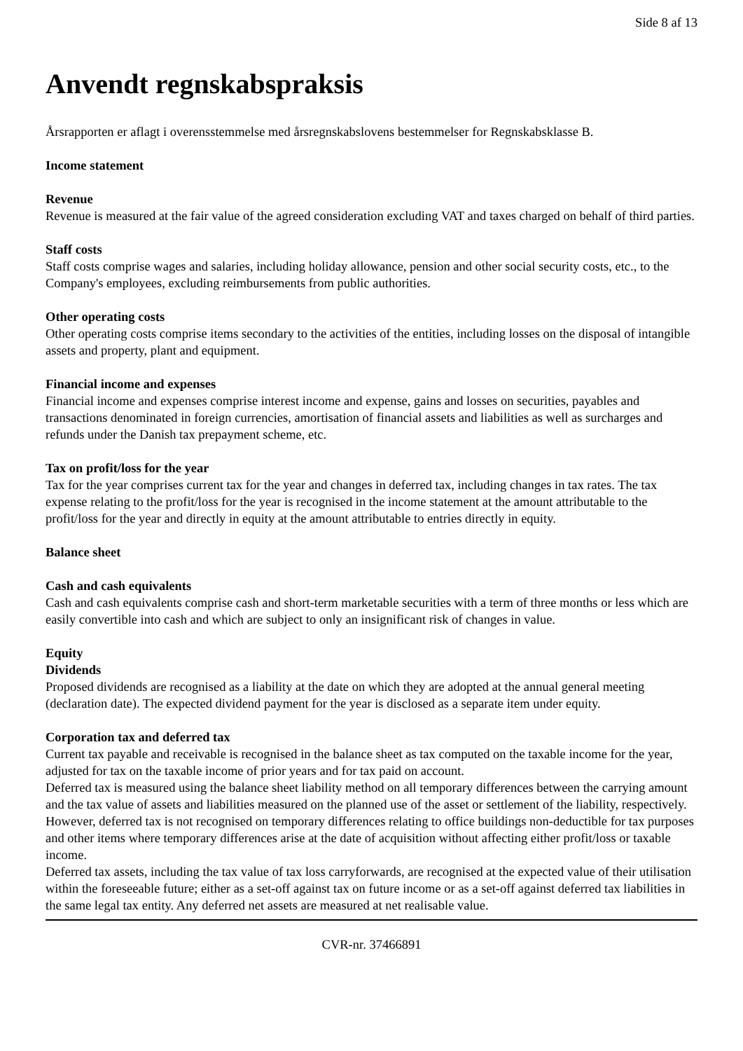Side 8 af 13
Anvendt regnskabspraksis
Årsrapporten er aflagt i overensstemmelse med årsregnskabslovens bestemmelser for Regnskabsklasse B.
Income statement
Revenue
Revenue is measured at the fair value of the agreed consideration excluding VAT and taxes charged on behalf of third parties.
Staff costs
Staff costs comprise wages and salaries, including holiday allowance, pension and other social security costs, etc., to the Company's employees, excluding reimbursements from public authorities.
Other operating costs
Other operating costs comprise items secondary to the activities of the entities, including losses on the disposal of intangible assets and property, plant and equipment.
Financial income and expenses
Financial income and expenses comprise interest income and expense, gains and losses on securities, payables and transactions denominated in foreign currencies, amortisation of financial assets and liabilities as well as surcharges and refunds under the Danish tax prepayment scheme, etc.
Tax on profit/loss for the year
Tax for the year comprises current tax for the year and changes in deferred tax, including changes in tax rates. The tax expense relating to the profit/loss for the year is recognised in the income statement at the amount attributable to the profit/loss for the year and directly in equity at the amount attributable to entries directly in equity.
Balance sheet
Cash and cash equivalents
Cash and cash equivalents comprise cash and short-term marketable securities with a term of three months or less which are easily convertible into cash and which are subject to only an insignificant risk of changes in value.
Equity
Dividends
Proposed dividends are recognised as a liability at the date on which they are adopted at the annual general meeting (declaration date). The expected dividend payment for the year is disclosed as a separate item under equity.
Corporation tax and deferred tax
Current tax payable and receivable is recognised in the balance sheet as tax computed on the taxable income for the year, adjusted for tax on the taxable income of prior years and for tax paid on account.
Deferred tax is measured using the balance sheet liability method on all temporary differences between the carrying amount and the tax value of assets and liabilities measured on the planned use of the asset or settlement of the liability, respectively. However, deferred tax is not recognised on temporary differences relating to office buildings non-deductible for tax purposes and other items where temporary differences arise at the date of acquisition without affecting either profit/loss or taxable income.
Deferred tax assets, including the tax value of tax loss carryforwards, are recognised at the expected value of their utilisation within the foreseeable future; either as a set-off against tax on future income or as a set-off against deferred tax liabilities in the same legal tax entity. Any deferred net assets are measured at net realisable value.
CVR-nr. 37466891